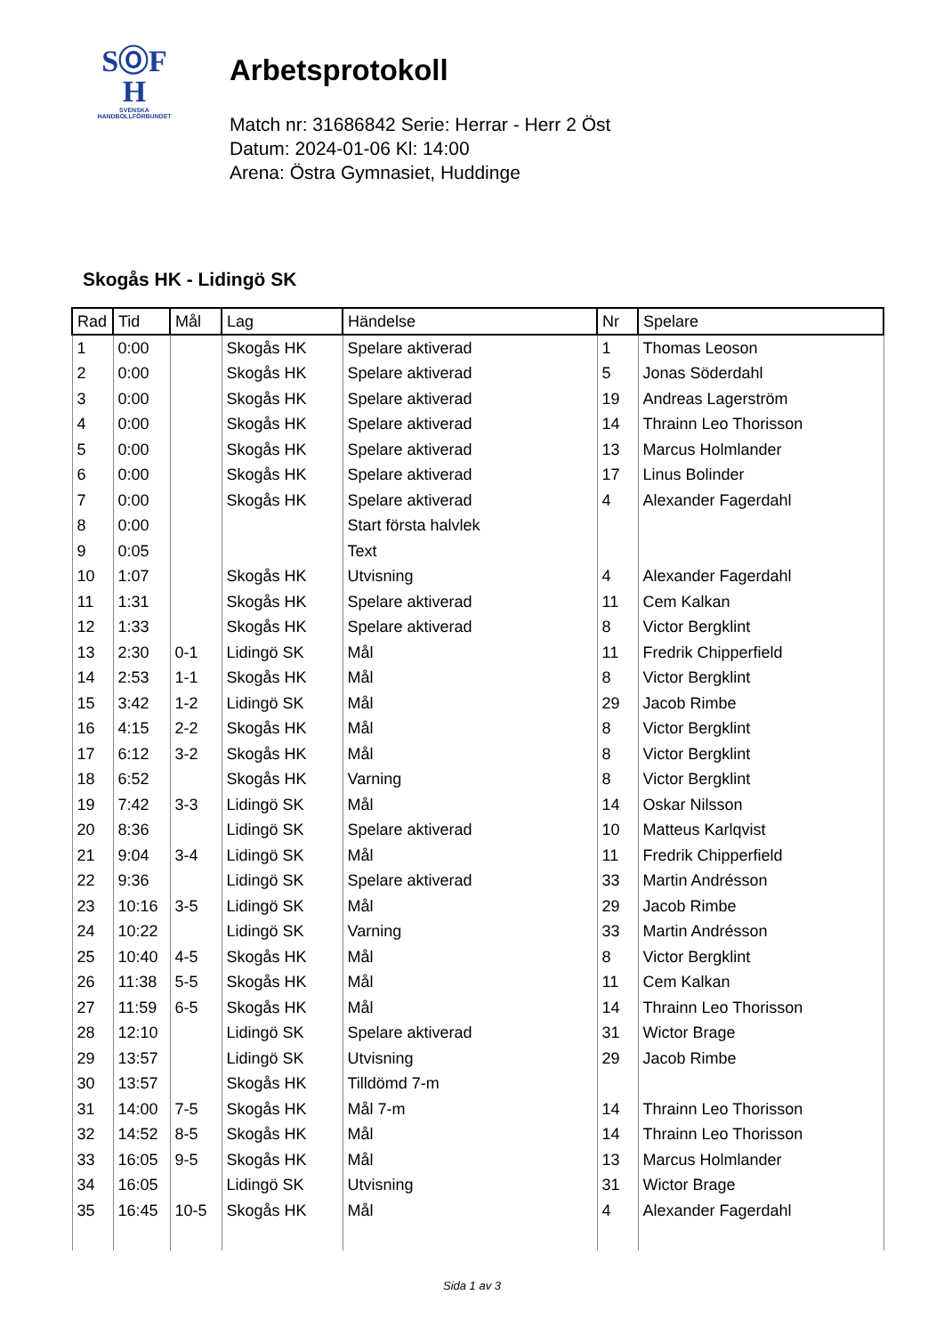SⓄF
H
SVENSKA
HANDBOLLFÖRBUNDET
Arbetsprotokoll
Match nr: 31686842 Serie: Herrar - Herr 2 Öst
Datum: 2024-01-06 Kl: 14:00
Arena: Östra Gymnasiet, Huddinge
Skogås HK - Lidingö SK
| Rad | Tid | Mål | Lag | Händelse | Nr | Spelare |
| --- | --- | --- | --- | --- | --- | --- |
| 1 | 0:00 | | Skogås HK | Spelare aktiverad | 1 | Thomas Leoson |
| 2 | 0:00 | | Skogås HK | Spelare aktiverad | 5 | Jonas Söderdahl |
| 3 | 0:00 | | Skogås HK | Spelare aktiverad | 19 | Andreas Lagerström |
| 4 | 0:00 | | Skogås HK | Spelare aktiverad | 14 | Thrainn Leo Thorisson |
| 5 | 0:00 | | Skogås HK | Spelare aktiverad | 13 | Marcus Holmlander |
| 6 | 0:00 | | Skogås HK | Spelare aktiverad | 17 | Linus Bolinder |
| 7 | 0:00 | | Skogås HK | Spelare aktiverad | 4 | Alexander Fagerdahl |
| 8 | 0:00 | | | Start första halvlek | | |
| 9 | 0:05 | | | Text | | |
| 10 | 1:07 | | Skogås HK | Utvisning | 4 | Alexander Fagerdahl |
| 11 | 1:31 | | Skogås HK | Spelare aktiverad | 11 | Cem Kalkan |
| 12 | 1:33 | | Skogås HK | Spelare aktiverad | 8 | Victor Bergklint |
| 13 | 2:30 | 0-1 | Lidingö SK | Mål | 11 | Fredrik Chipperfield |
| 14 | 2:53 | 1-1 | Skogås HK | Mål | 8 | Victor Bergklint |
| 15 | 3:42 | 1-2 | Lidingö SK | Mål | 29 | Jacob Rimbe |
| 16 | 4:15 | 2-2 | Skogås HK | Mål | 8 | Victor Bergklint |
| 17 | 6:12 | 3-2 | Skogås HK | Mål | 8 | Victor Bergklint |
| 18 | 6:52 | | Skogås HK | Varning | 8 | Victor Bergklint |
| 19 | 7:42 | 3-3 | Lidingö SK | Mål | 14 | Oskar Nilsson |
| 20 | 8:36 | | Lidingö SK | Spelare aktiverad | 10 | Matteus Karlqvist |
| 21 | 9:04 | 3-4 | Lidingö SK | Mål | 11 | Fredrik Chipperfield |
| 22 | 9:36 | | Lidingö SK | Spelare aktiverad | 33 | Martin Andrésson |
| 23 | 10:16 | 3-5 | Lidingö SK | Mål | 29 | Jacob Rimbe |
| 24 | 10:22 | | Lidingö SK | Varning | 33 | Martin Andrésson |
| 25 | 10:40 | 4-5 | Skogås HK | Mål | 8 | Victor Bergklint |
| 26 | 11:38 | 5-5 | Skogås HK | Mål | 11 | Cem Kalkan |
| 27 | 11:59 | 6-5 | Skogås HK | Mål | 14 | Thrainn Leo Thorisson |
| 28 | 12:10 | | Lidingö SK | Spelare aktiverad | 31 | Wictor Brage |
| 29 | 13:57 | | Lidingö SK | Utvisning | 29 | Jacob Rimbe |
| 30 | 13:57 | | Skogås HK | Tilldömd 7-m | | |
| 31 | 14:00 | 7-5 | Skogås HK | Mål 7-m | 14 | Thrainn Leo Thorisson |
| 32 | 14:52 | 8-5 | Skogås HK | Mål | 14 | Thrainn Leo Thorisson |
| 33 | 16:05 | 9-5 | Skogås HK | Mål | 13 | Marcus Holmlander |
| 34 | 16:05 | | Lidingö SK | Utvisning | 31 | Wictor Brage |
| 35 | 16:45 | 10-5 | Skogås HK | Mål | 4 | Alexander Fagerdahl |
Sida 1 av 3